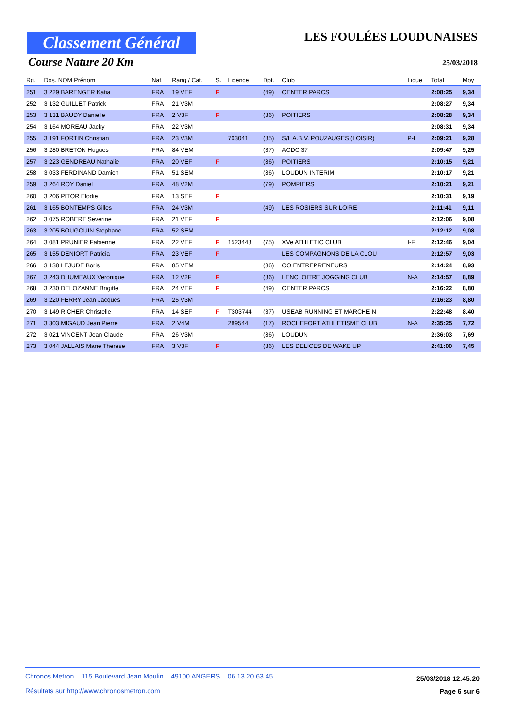Classement Général
LES FOULÉES LOUDUNAISES
Course Nature 20 Km 25/03/2018
| Rg. | Dos. NOM Prénom | Nat. | Rang / Cat. | S. | Licence | Dpt. | Club | Ligue | Total | Moy |
| --- | --- | --- | --- | --- | --- | --- | --- | --- | --- | --- |
| 251 | 3 229 BARENGER Katia | FRA | 19 VEF | F | | (49) | CENTER PARCS | | 2:08:25 | 9,34 |
| 252 | 3 132 GUILLET Patrick | FRA | 21 V3M | | | | | | 2:08:27 | 9,34 |
| 253 | 3 131 BAUDY Danielle | FRA | 2 V3F | F | | (86) | POITIERS | | 2:08:28 | 9,34 |
| 254 | 3 164 MOREAU Jacky | FRA | 22 V3M | | | | | | 2:08:31 | 9,34 |
| 255 | 3 191 FORTIN Christian | FRA | 23 V3M | | 703041 | (85) | S/L A.B.V. POUZAUGES (LOISIR) | P-L | 2:09:21 | 9,28 |
| 256 | 3 280 BRETON Hugues | FRA | 84 VEM | | | (37) | ACDC 37 | | 2:09:47 | 9,25 |
| 257 | 3 223 GENDREAU Nathalie | FRA | 20 VEF | F | | (86) | POITIERS | | 2:10:15 | 9,21 |
| 258 | 3 033 FERDINAND Damien | FRA | 51 SEM | | | (86) | LOUDUN INTERIM | | 2:10:17 | 9,21 |
| 259 | 3 264 ROY Daniel | FRA | 48 V2M | | | (79) | POMPIERS | | 2:10:21 | 9,21 |
| 260 | 3 206 PITOR Elodie | FRA | 13 SEF | F | | | | | 2:10:31 | 9,19 |
| 261 | 3 165 BONTEMPS Gilles | FRA | 24 V3M | | | (49) | LES ROSIERS SUR LOIRE | | 2:11:41 | 9,11 |
| 262 | 3 075 ROBERT Severine | FRA | 21 VEF | F | | | | | 2:12:06 | 9,08 |
| 263 | 3 205 BOUGOUIN Stephane | FRA | 52 SEM | | | | | | 2:12:12 | 9,08 |
| 264 | 3 081 PRUNIER Fabienne | FRA | 22 VEF | F | 1523448 | (75) | XVe ATHLETIC CLUB | I-F | 2:12:46 | 9,04 |
| 265 | 3 155 DENIORT Patricia | FRA | 23 VEF | F | | | LES COMPAGNONS DE LA CLOU | | 2:12:57 | 9,03 |
| 266 | 3 138 LEJUDE Boris | FRA | 85 VEM | | | (86) | CO ENTREPRENEURS | | 2:14:24 | 8,93 |
| 267 | 3 243 DHUMEAUX Veronique | FRA | 12 V2F | F | | (86) | LENCLOITRE JOGGING CLUB | N-A | 2:14:57 | 8,89 |
| 268 | 3 230 DELOZANNE Brigitte | FRA | 24 VEF | F | | (49) | CENTER PARCS | | 2:16:22 | 8,80 |
| 269 | 3 220 FERRY Jean Jacques | FRA | 25 V3M | | | | | | 2:16:23 | 8,80 |
| 270 | 3 149 RICHER Christelle | FRA | 14 SEF | F | T303744 | (37) | USEAB RUNNING ET MARCHE N | | 2:22:48 | 8,40 |
| 271 | 3 303 MIGAUD Jean Pierre | FRA | 2 V4M | | 289544 | (17) | ROCHEFORT ATHLETISME CLUB | N-A | 2:35:25 | 7,72 |
| 272 | 3 021 VINCENT Jean Claude | FRA | 26 V3M | | | (86) | LOUDUN | | 2:36:03 | 7,69 |
| 273 | 3 044 JALLAIS Marie Therese | FRA | 3 V3F | F | | (86) | LES DELICES DE WAKE UP | | 2:41:00 | 7,45 |
Chronos Metron 115 Boulevard Jean Moulin 49100 ANGERS 06 13 20 63 45
Résultats sur http://www.chronosmetron.com
25/03/2018 12:45:20
Page 6 sur 6